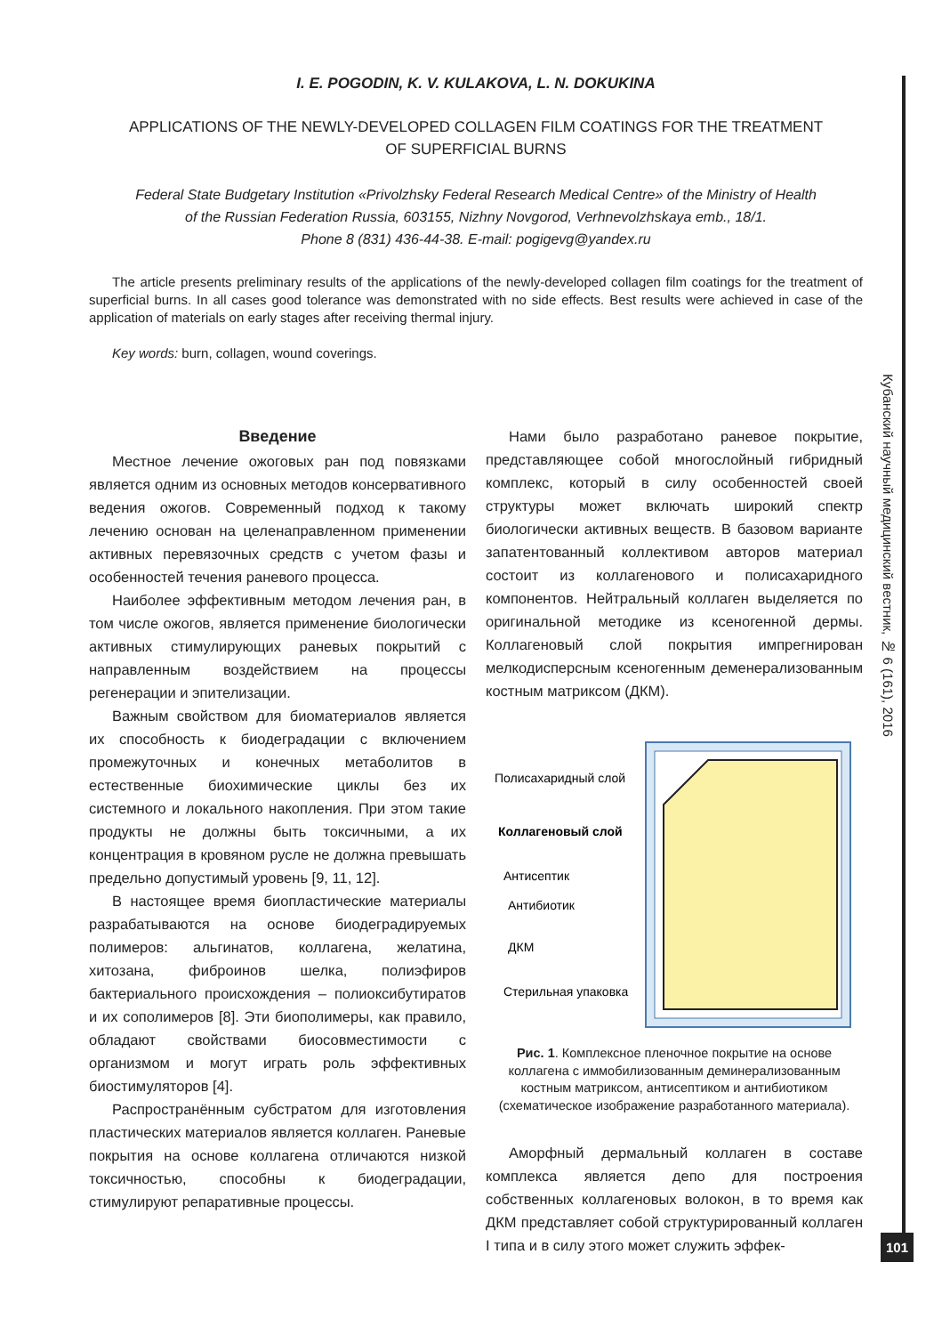I. E. POGODIN, K. V. KULAKOVA, L. N. DOKUKINA
APPLICATIONS OF THE NEWLY-DEVELOPED COLLAGEN FILM COATINGS FOR THE TREATMENT
OF SUPERFICIAL BURNS
Federal State Budgetary Institution «Privolzhsky Federal Research Medical Centre» of the Ministry of Health
of the Russian Federation Russia, 603155, Nizhny Novgorod, Verhnevolzhskaya emb., 18/1.
Phone 8 (831) 436-44-38. E-mail: pogigevg@yandex.ru
The article presents preliminary results of the applications of the newly-developed collagen film coatings for the treatment of superficial burns. In all cases good tolerance was demonstrated with no side effects. Best results were achieved in case of the application of materials on early stages after receiving thermal injury.
Key words: burn, collagen, wound coverings.
Введение
Местное лечение ожоговых ран под повязками является одним из основных методов консервативного ведения ожогов. Современный подход к такому лечению основан на целенаправленном применении активных перевязочных средств с учетом фазы и особенностей течения раневого процесса.
Наиболее эффективным методом лечения ран, в том числе ожогов, является применение биологически активных стимулирующих раневых покрытий с направленным воздействием на процессы регенерации и эпителизации.
Важным свойством для биоматериалов является их способность к биодеградации с включением промежуточных и конечных метаболитов в естественные биохимические циклы без их системного и локального накопления. При этом такие продукты не должны быть токсичными, а их концентрация в кровяном русле не должна превышать предельно допустимый уровень [9, 11, 12].
В настоящее время биопластические материалы разрабатываются на основе биодеградируемых полимеров: альгинатов, коллагена, желатина, хитозана, фиброинов шелка, полиэфиров бактериального происхождения – полиоксибутиратов и их сополимеров [8]. Эти биополимеры, как правило, обладают свойствами биосовместимости с организмом и могут играть роль эффективных биостимуляторов [4].
Распространённым субстратом для изготовления пластических материалов является коллаген. Раневые покрытия на основе коллагена отличаются низкой токсичностью, способны к биодеградации, стимулируют репаративные процессы.
Нами было разработано раневое покрытие, представляющее собой многослойный гибридный комплекс, который в силу особенностей своей структуры может включать широкий спектр биологически активных веществ. В базовом варианте запатентованный коллективом авторов материал состоит из коллагенового и полисахаридного компонентов. Нейтральный коллаген выделяется по оригинальной методике из ксеногенной дермы. Коллагеновый слой покрытия импрегнирован мелкодисперсным ксеногенным деменерализованным костным матриксом (ДКМ).
Полисахаридный слой
Коллагеновый слой
Антисептик
Антибиотик
ДКМ
Стерильная упаковка
Рис. 1. Комплексное пленочное покрытие на основе коллагена с иммобилизованным деминерализованным костным матриксом, антисептиком и антибиотиком (схематическое изображение разработанного материала).
Аморфный дермальный коллаген в составе комплекса является депо для построения собственных коллагеновых волокон, в то время как ДКМ представляет собой структурированный коллаген I типа и в силу этого может служить эффек-
Кубанский научный медицинский вестник, № 6 (161), 2016
101